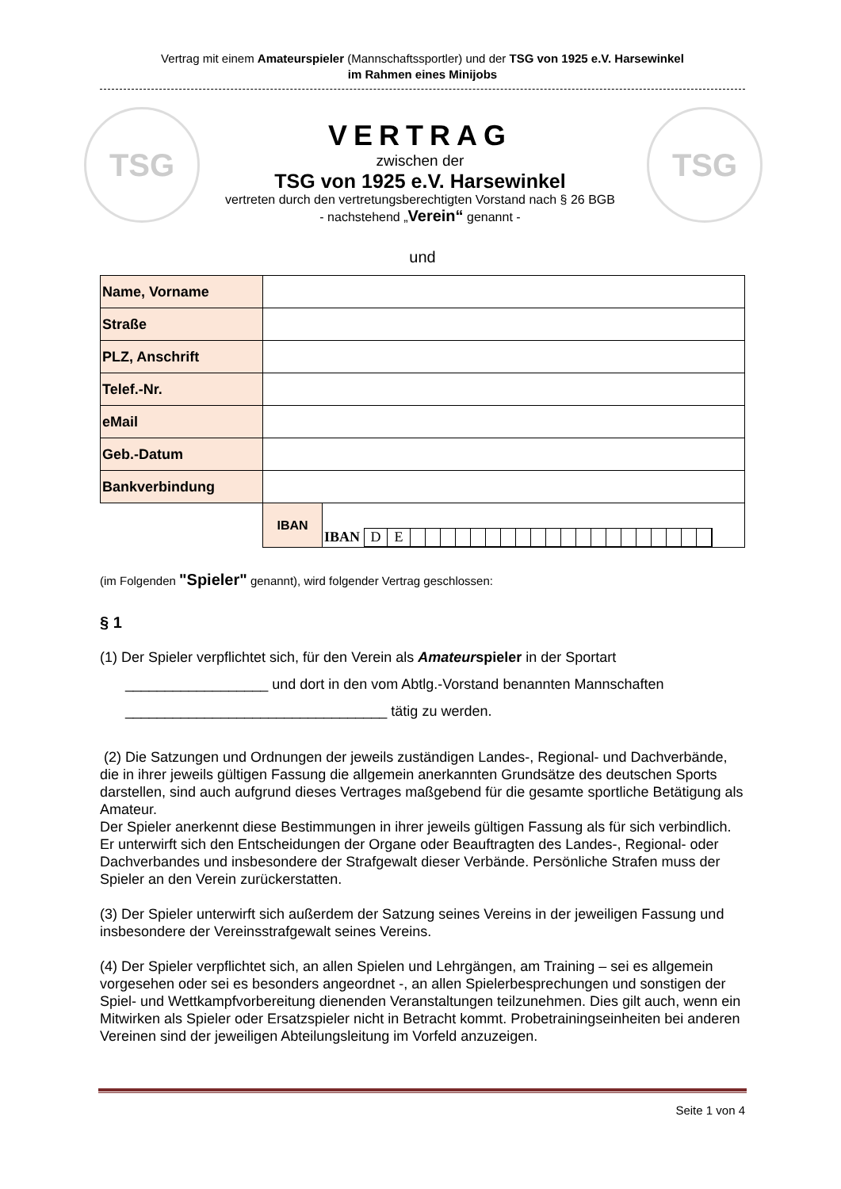Vertrag mit einem Amateurspieler (Mannschaftssportler) und der TSG von 1925 e.V. Harsewinkel
im Rahmen eines Minijobs
TSG TSG
VERTRAG
zwischen der
TSG von 1925 e.V. Harsewinkel
vertreten durch den vertretungsberechtigten Vorstand nach § 26 BGB
- nachstehend „Verein“ genannt -
und
| Name, Vorname | | |
| Straße | | |
| PLZ, Anschrift | | |
| Telef.-Nr. | | |
| eMail | | |
| Geb.-Datum | | |
| Bankverbindung | | |
| | IBAN | IBAN D E |
(im Folgenden "Spieler" genannt), wird folgender Vertrag geschlossen:
§ 1
(1) Der Spieler verpflichtet sich, für den Verein als Amateurspieler in der Sportart
__________________ und dort in den vom Abtlg.-Vorstand benannten Mannschaften
_________________________________ tätig zu werden.
(2) Die Satzungen und Ordnungen der jeweils zuständigen Landes-, Regional- und Dach­verbände, die in ihrer jeweils gültigen Fassung die allgemein anerkannten Grundsätze des deutschen Sports darstellen, sind auch aufgrund dieses Vertrages maßgebend für die ge­samte sportliche Betätigung als Amateur.
Der Spieler anerkennt diese Bestimmungen in ihrer jeweils gültigen Fassung als für sich ver­bindlich. Er unterwirft sich den Entscheidungen der Organe oder Beauftragten des Landes-, Regional- oder Dachverbandes und insbesondere der Strafgewalt dieser Verbände. Persön­liche Strafen muss der Spieler an den Verein zurückerstatten.
(3) Der Spieler unterwirft sich außerdem der Satzung seines Vereins in der jeweiligen Fas­sung und insbesondere der Vereinsstrafgewalt seines Vereins.
(4) Der Spieler verpflichtet sich, an allen Spielen und Lehrgängen, am Training – sei es all­gemein vorgesehen oder sei es besonders angeordnet -, an allen Spielerbesprechungen und sonstigen der Spiel- und Wettkampfvorbereitung dienenden Veranstaltungen teilzuneh­men. Dies gilt auch, wenn ein Mitwirken als Spieler oder Ersatzspieler nicht in Betracht kommt. Probetrainingseinheiten bei anderen Vereinen sind der jeweiligen Abteilungsleitung im Vorfeld anzuzeigen.
Seite 1 von 4